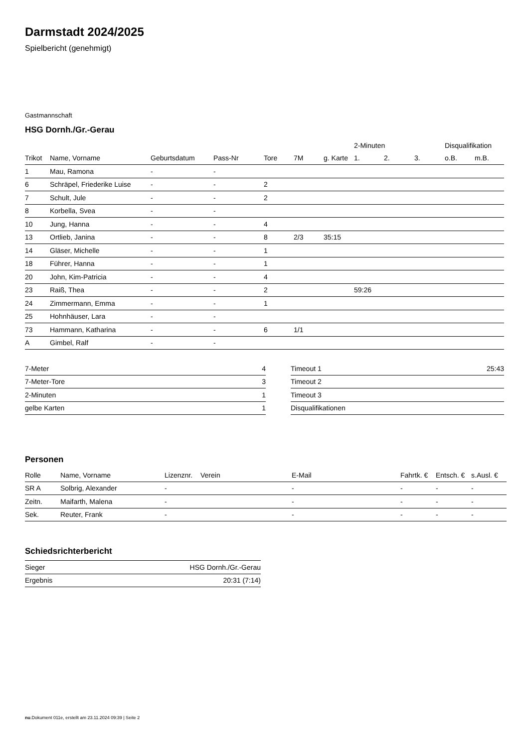Darmstadt 2024/2025
Spielbericht (genehmigt)
Gastmannschaft
HSG Dornh./Gr.-Gerau
| | | | | | | | 2-Minuten | | | Disqualifikation | |
| --- | --- | --- | --- | --- | --- | --- | --- | --- | --- | --- | --- |
| Trikot | Name, Vorname | Geburtsdatum | Pass-Nr | Tore | 7M | g. Karte | 1. | 2. | 3. | o.B. | m.B. |
| 1 | Mau, Ramona | - | - | | | | | | | | |
| 6 | Schräpel, Friederike Luise | - | - | 2 | | | | | | | |
| 7 | Schult, Jule | - | - | 2 | | | | | | | |
| 8 | Korbella, Svea | - | - | | | | | | | | |
| 10 | Jung, Hanna | - | - | 4 | | | | | | | |
| 13 | Ortlieb, Janina | - | - | 8 | 2/3 | 35:15 | | | | | |
| 14 | Gläser, Michelle | - | - | 1 | | | | | | | |
| 18 | Führer, Hanna | - | - | 1 | | | | | | | |
| 20 | John, Kim-Patricia | - | - | 4 | | | | | | | |
| 23 | Raiß, Thea | - | - | 2 | | | 59:26 | | | | |
| 24 | Zimmermann, Emma | - | - | 1 | | | | | | | |
| 25 | Hohnhäuser, Lara | - | - | | | | | | | | |
| 73 | Hammann, Katharina | - | - | 6 | 1/1 | | | | | | |
| A | Gimbel, Ralf | - | - | | | | | | | | |
| 7-Meter | 4 |
| 7-Meter-Tore | 3 |
| 2-Minuten | 1 |
| gelbe Karten | 1 |
| Timeout 1 | 25:43 |
| Timeout 2 | |
| Timeout 3 | |
| Disqualifikationen | |
Personen
| Rolle | Name, Vorname | Lizenznr. | Verein | E-Mail | Fahrtk. € | Entsch. € | s.Ausl. € |
| --- | --- | --- | --- | --- | --- | --- | --- |
| SR A | Solbrig, Alexander | - | | - | - | - | - |
| Zeitn. | Maifarth, Malena | - | | - | - | - | - |
| Sek. | Reuter, Frank | - | | - | - | - | - |
Schiedsrichterbericht
| Sieger | HSG Dornh./Gr.-Gerau |
| Ergebnis | 20:31 (7:14) |
nu.Dokument 011e, erstellt am 23.11.2024 09:39 | Seite 2